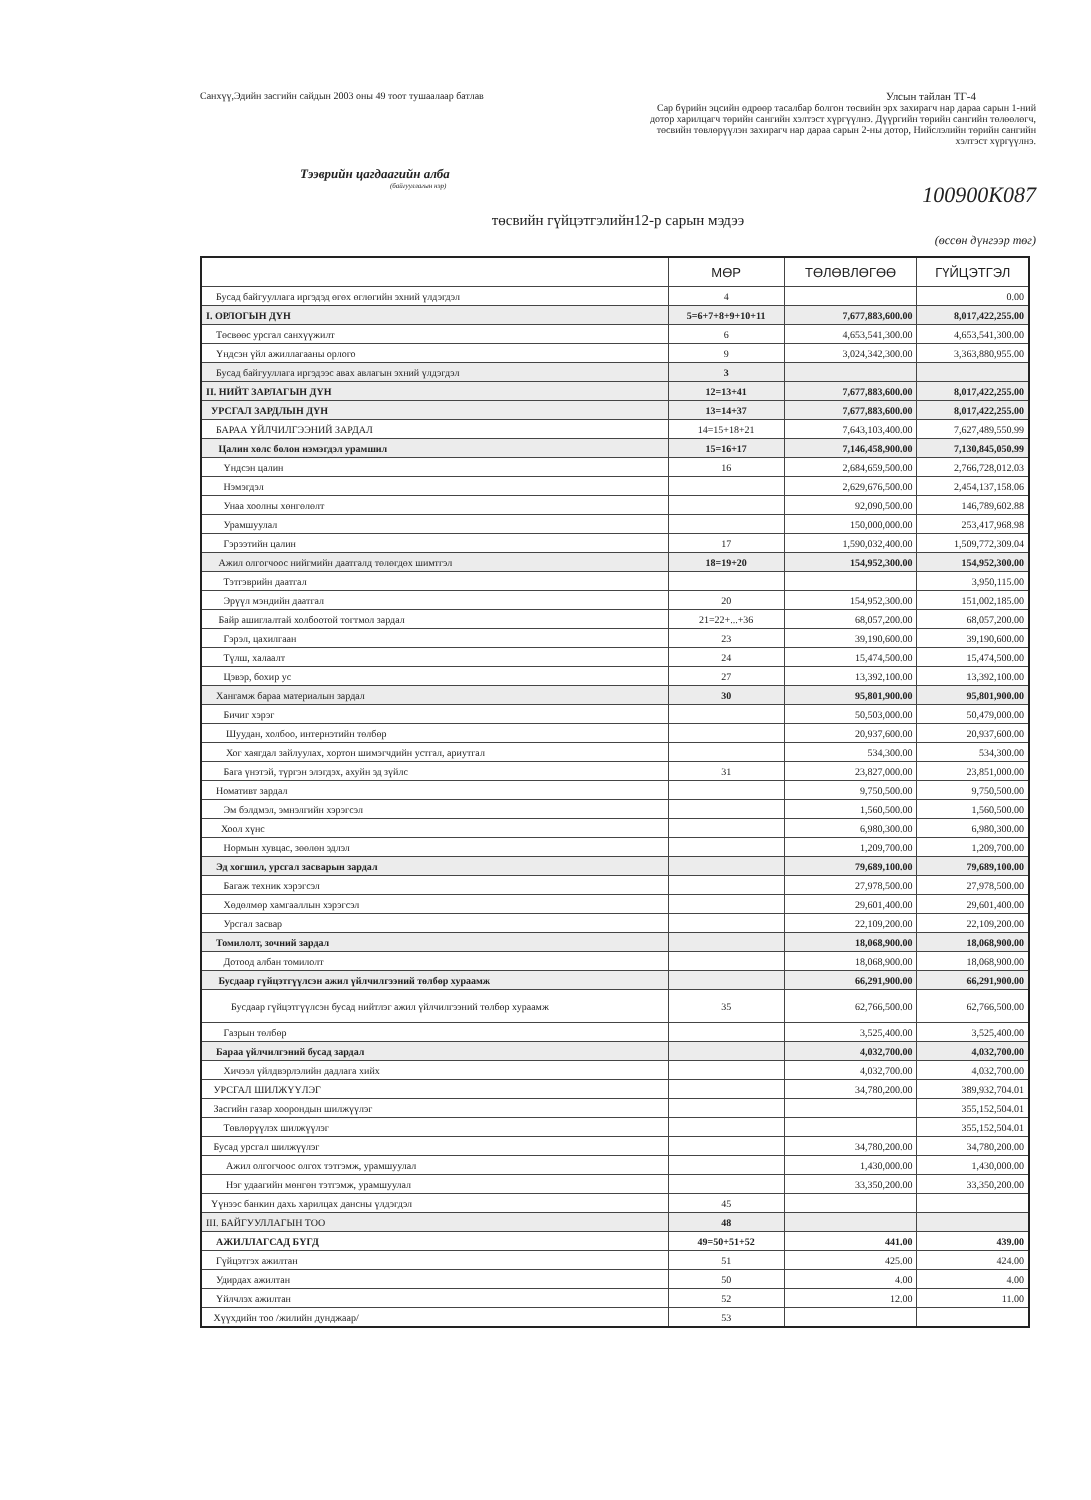Санхүү,Эдийн засгийн сайдын 2003 оны 49 тоот тушаалаар батлав
Улсын тайлан ТГ-4
Сар бүрийн эцсийн өдрөөр тасалбар болгон төсвийн эрх захирагч нар дараа сарын 1-ний дотор харилцагч төрийн сангийн хэлтэст хүргүүлнэ. Дүүргийн төрийн сангийн төлөөлөгч, төсвийн төвлөрүүлэн захирагч нар дараа сарын 2-ны дотор, Нийслэлийн төрийн сангийн хэлтэст хүргүүлнэ.
Тээврийн цагдаагийн алба
(байгууллагын нэр)
100900K087
төсвийн гүйцэтгэлийн12-р сарын мэдээ
(өссөн дүнгээр төг)
| | МӨР | ТӨЛӨВЛӨГӨӨ | ГҮЙЦЭТГЭЛ |
| --- | --- | --- | --- |
| Бусад байгууллага иргэдэд өгөх өглөгийн эхний үлдэгдэл | 4 | | 0.00 |
| I. ОРЛОГЫН ДҮН | 5=6+7+8+9+10+11 | 7,677,883,600.00 | 8,017,422,255.00 |
| Төсвөөс урсгал санхүүжилт | 6 | 4,653,541,300.00 | 4,653,541,300.00 |
| Үндсэн үйл ажиллагааны орлого | 9 | 3,024,342,300.00 | 3,363,880,955.00 |
| Бусад байгууллага иргэдээс авах авлагын эхний үлдэгдэл | 3 | | |
| II. НИЙТ ЗАРЛАГЫН ДҮН | 12=13+41 | 7,677,883,600.00 | 8,017,422,255.00 |
| УРСГАЛ ЗАРДЛЫН ДҮН | 13=14+37 | 7,677,883,600.00 | 8,017,422,255.00 |
| БАРАА ҮЙЛЧИЛГЭЭНИЙ ЗАРДАЛ | 14=15+18+21 | 7,643,103,400.00 | 7,627,489,550.99 |
| Цалин хөлс болон нэмэгдэл урамшил | 15=16+17 | 7,146,458,900.00 | 7,130,845,050.99 |
| Үндсэн цалин | 16 | 2,684,659,500.00 | 2,766,728,012.03 |
| Нэмэгдэл | | 2,629,676,500.00 | 2,454,137,158.06 |
| Унаа хоолны хөнгөлөлт | | 92,090,500.00 | 146,789,602.88 |
| Урамшуулал | | 150,000,000.00 | 253,417,968.98 |
| Гэрээтийн цалин | 17 | 1,590,032,400.00 | 1,509,772,309.04 |
| Ажил олгогчоос нийгмийн даатгалд төлөгдөх шимтгэл | 18=19+20 | 154,952,300.00 | 154,952,300.00 |
| Тэтгэврийн даатгал | | | 3,950,115.00 |
| Эрүүл мэндийн даатгал | 20 | 154,952,300.00 | 151,002,185.00 |
| Байр ашиглалтай холбоотой тогтмол зардал | 21=22+...+36 | 68,057,200.00 | 68,057,200.00 |
| Гэрэл, цахилгаан | 23 | 39,190,600.00 | 39,190,600.00 |
| Түлш, халаалт | 24 | 15,474,500.00 | 15,474,500.00 |
| Цэвэр, бохир ус | 27 | 13,392,100.00 | 13,392,100.00 |
| Хангамж бараа материалын зардал | 30 | 95,801,900.00 | 95,801,900.00 |
| Бичиг хэрэг | | 50,503,000.00 | 50,479,000.00 |
| Шуудан, холбоо, интернэтийн төлбөр | | 20,937,600.00 | 20,937,600.00 |
| Хог хаягдал зайлуулах, хортон шимэгчдийн устгал, ариутгал | | 534,300.00 | 534,300.00 |
| Бага үнэтэй, түргэн элэгдэх, ахуйн эд зүйлс | 31 | 23,827,000.00 | 23,851,000.00 |
| Номативт зардал | | 9,750,500.00 | 9,750,500.00 |
| Эм бэлдмэл, эмнэлгийн хэрэгсэл | | 1,560,500.00 | 1,560,500.00 |
| Хоол хүнс | | 6,980,300.00 | 6,980,300.00 |
| Нормын хувцас, зөөлөн эдлэл | | 1,209,700.00 | 1,209,700.00 |
| Эд хогшил, урсгал засварын зардал | | 79,689,100.00 | 79,689,100.00 |
| Багаж техник хэрэгсэл | | 27,978,500.00 | 27,978,500.00 |
| Хөдөлмөр хамгааллын хэрэгсэл | | 29,601,400.00 | 29,601,400.00 |
| Урсгал засвар | | 22,109,200.00 | 22,109,200.00 |
| Томилолт, зочний зардал | | 18,068,900.00 | 18,068,900.00 |
| Дотоод албан томилолт | | 18,068,900.00 | 18,068,900.00 |
| Бусдаар гүйцэтгүүлсэн ажил үйлчилгээний төлбөр хураамж | | 66,291,900.00 | 66,291,900.00 |
| Бусдаар гүйцэтгүүлсэн бусад нийтлэг ажил үйлчилгээний төлбөр хураамж | 35 | 62,766,500.00 | 62,766,500.00 |
| Газрын төлбөр | | 3,525,400.00 | 3,525,400.00 |
| Бараа үйлчилгэний бусад зардал | | 4,032,700.00 | 4,032,700.00 |
| Хичээл үйлдвэрлэлийн дадлага хийх | | 4,032,700.00 | 4,032,700.00 |
| УРСГАЛ ШИЛЖҮҮЛЭГ | | 34,780,200.00 | 389,932,704.01 |
| Засгийн газар хоорондын шилжүүлэг | | | 355,152,504.01 |
| Төвлөрүүлэх шилжүүлэг | | | 355,152,504.01 |
| Бусад урсгал шилжүүлэг | | 34,780,200.00 | 34,780,200.00 |
| Ажил олгогчоос олгох тэтгэмж, урамшуулал | | 1,430,000.00 | 1,430,000.00 |
| Нэг удаагийн мөнгөн тэтгэмж, урамшуулал | | 33,350,200.00 | 33,350,200.00 |
| Үүнээс банкин дахь харилцах дансны үлдэгдэл | 45 | | |
| III. БАЙГУУЛЛАГЫН ТОО | 48 | | |
| АЖИЛЛАГСАД БҮГД | 49=50+51+52 | 441.00 | 439.00 |
| Гүйцэтгэх ажилтан | 51 | 425.00 | 424.00 |
| Удирдах ажилтан | 50 | 4.00 | 4.00 |
| Үйлчлэх ажилтан | 52 | 12.00 | 11.00 |
| Хүүхдийн тоо /жилийн дунджаар/ | 53 | | |